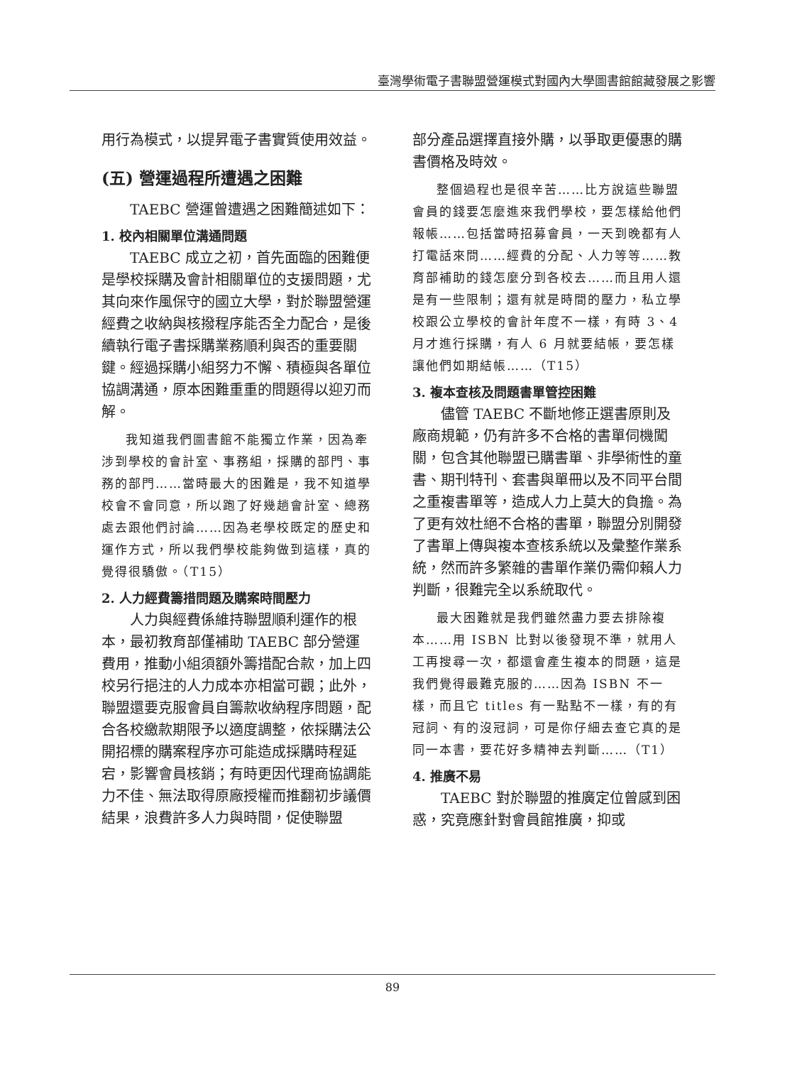臺灣學術電子書聯盟營運模式對國內大學圖書館館藏發展之影響
用行為模式，以提昇電子書實質使用效益。
(五) 營運過程所遭遇之困難
TAEBC 營運曾遭遇之困難簡述如下：
1. 校內相關單位溝通問題
TAEBC 成立之初，首先面臨的困難便是學校採購及會計相關單位的支援問題，尤其向來作風保守的國立大學，對於聯盟營運經費之收納與核撥程序能否全力配合，是後續執行電子書採購業務順利與否的重要關鍵。經過採購小組努力不懈、積極與各單位協調溝通，原本困難重重的問題得以迎刃而解。
我知道我們圖書館不能獨立作業，因為牽涉到學校的會計室、事務組，採購的部門、事務的部門……當時最大的困難是，我不知道學校會不會同意，所以跑了好幾趟會計室、總務處去跟他們討論……因為老學校既定的歷史和運作方式，所以我們學校能夠做到這樣，真的覺得很驕傲。（T15）
2. 人力經費籌措問題及購案時間壓力
人力與經費係維持聯盟順利運作的根本，最初教育部僅補助 TAEBC 部分營運費用，推動小組須額外籌措配合款，加上四校另行挹注的人力成本亦相當可觀；此外，聯盟還要克服會員自籌款收納程序問題，配合各校繳款期限予以適度調整，依採購法公開招標的購案程序亦可能造成採購時程延宕，影響會員核銷；有時更因代理商協調能力不佳、無法取得原廠授權而推翻初步議價結果，浪費許多人力與時間，促使聯盟
部分產品選擇直接外購，以爭取更優惠的購書價格及時效。
整個過程也是很辛苦……比方說這些聯盟會員的錢要怎麼進來我們學校，要怎樣給他們報帳……包括當時招募會員，一天到晚都有人打電話來問……經費的分配、人力等等……教育部補助的錢怎麼分到各校去……而且用人還是有一些限制；還有就是時間的壓力，私立學校跟公立學校的會計年度不一樣，有時 3、4 月才進行採購，有人 6 月就要結帳，要怎樣讓他們如期結帳……（T15）
3. 複本查核及問題書單管控困難
儘管 TAEBC 不斷地修正選書原則及廠商規範，仍有許多不合格的書單伺機闖關，包含其他聯盟已購書單、非學術性的童書、期刊特刊、套書與單冊以及不同平台間之重複書單等，造成人力上莫大的負擔。為了更有效杜絕不合格的書單，聯盟分別開發了書單上傳與複本查核系統以及彙整作業系統，然而許多繁雜的書單作業仍需仰賴人力判斷，很難完全以系統取代。
最大困難就是我們雖然盡力要去排除複本……用 ISBN 比對以後發現不準，就用人工再搜尋一次，都還會產生複本的問題，這是我們覺得最難克服的……因為 ISBN 不一樣，而且它 titles 有一點點不一樣，有的有冠詞、有的沒冠詞，可是你仔細去查它真的是同一本書，要花好多精神去判斷……（T1）
4. 推廣不易
TAEBC 對於聯盟的推廣定位曾感到困惑，究竟應針對會員館推廣，抑或
89